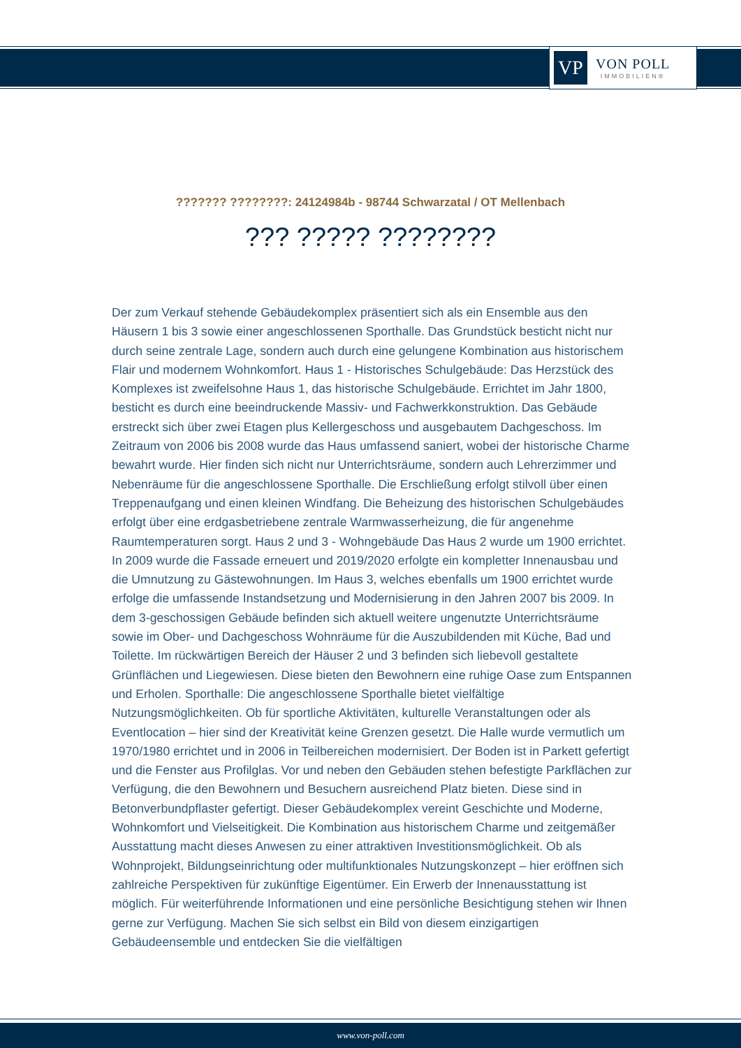VP
VON POLL
IMMOBILIEN®
??????? ????????: 24124984b - 98744 Schwarzatal / OT Mellenbach
??? ????? ????????
Der zum Verkauf stehende Gebäudekomplex präsentiert sich als ein Ensemble aus den Häusern 1 bis 3 sowie einer angeschlossenen Sporthalle. Das Grundstück besticht nicht nur durch seine zentrale Lage, sondern auch durch eine gelungene Kombination aus historischem Flair und modernem Wohnkomfort. Haus 1 - Historisches Schulgebäude: Das Herzstück des Komplexes ist zweifelsohne Haus 1, das historische Schulgebäude. Errichtet im Jahr 1800, besticht es durch eine beeindruckende Massiv- und Fachwerkkonstruktion. Das Gebäude erstreckt sich über zwei Etagen plus Kellergeschoss und ausgebautem Dachgeschoss. Im Zeitraum von 2006 bis 2008 wurde das Haus umfassend saniert, wobei der historische Charme bewahrt wurde. Hier finden sich nicht nur Unterrichtsräume, sondern auch Lehrerzimmer und Nebenräume für die angeschlossene Sporthalle. Die Erschließung erfolgt stilvoll über einen Treppenaufgang und einen kleinen Windfang. Die Beheizung des historischen Schulgebäudes erfolgt über eine erdgasbetriebene zentrale Warmwasserheizung, die für angenehme Raumtemperaturen sorgt. Haus 2 und 3 - Wohngebäude Das Haus 2 wurde um 1900 errichtet. In 2009 wurde die Fassade erneuert und 2019/2020 erfolgte ein kompletter Innenausbau und die Umnutzung zu Gästewohnungen. Im Haus 3, welches ebenfalls um 1900 errichtet wurde erfolge die umfassende Instandsetzung und Modernisierung in den Jahren 2007 bis 2009. In dem 3-geschossigen Gebäude befinden sich aktuell weitere ungenutzte Unterrichtsräume sowie im Ober- und Dachgeschoss Wohnräume für die Auszubildenden mit Küche, Bad und Toilette. Im rückwärtigen Bereich der Häuser 2 und 3 befinden sich liebevoll gestaltete Grünflächen und Liegewiesen. Diese bieten den Bewohnern eine ruhige Oase zum Entspannen und Erholen. Sporthalle: Die angeschlossene Sporthalle bietet vielfältige Nutzungsmöglichkeiten. Ob für sportliche Aktivitäten, kulturelle Veranstaltungen oder als Eventlocation – hier sind der Kreativität keine Grenzen gesetzt. Die Halle wurde vermutlich um 1970/1980 errichtet und in 2006 in Teilbereichen modernisiert. Der Boden ist in Parkett gefertigt und die Fenster aus Profilglas. Vor und neben den Gebäuden stehen befestigte Parkflächen zur Verfügung, die den Bewohnern und Besuchern ausreichend Platz bieten. Diese sind in Betonverbundpflaster gefertigt. Dieser Gebäudekomplex vereint Geschichte und Moderne, Wohnkomfort und Vielseitigkeit. Die Kombination aus historischem Charme und zeitgemäßer Ausstattung macht dieses Anwesen zu einer attraktiven Investitionsmöglichkeit. Ob als Wohnprojekt, Bildungseinrichtung oder multifunktionales Nutzungskonzept – hier eröffnen sich zahlreiche Perspektiven für zukünftige Eigentümer. Ein Erwerb der Innenausstattung ist möglich. Für weiterführende Informationen und eine persönliche Besichtigung stehen wir Ihnen gerne zur Verfügung. Machen Sie sich selbst ein Bild von diesem einzigartigen Gebäudeensemble und entdecken Sie die vielfältigen
www.von-poll.com